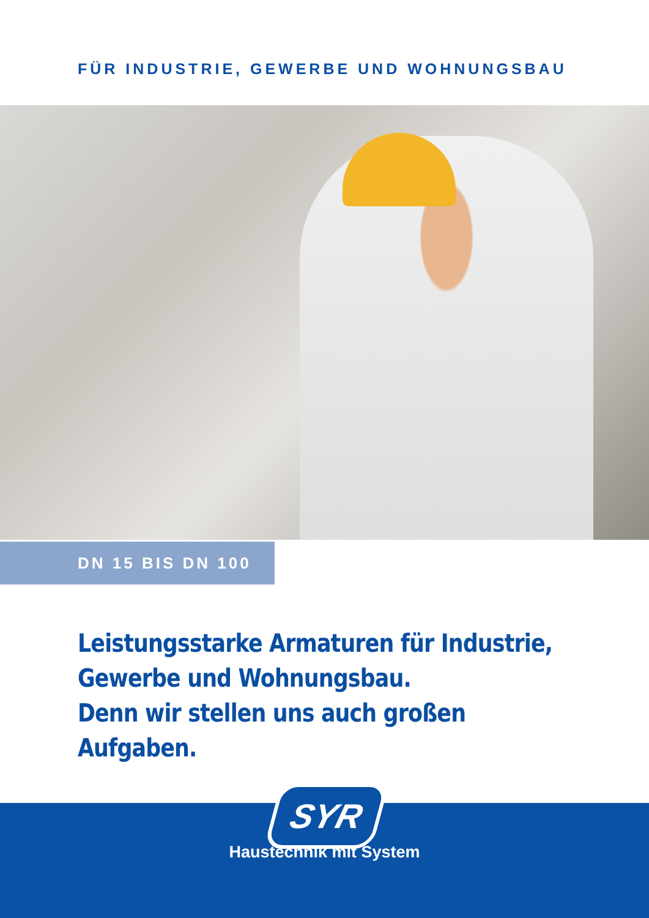FÜR INDUSTRIE, GEWERBE UND WOHNUNGSBAU
DN 15 BIS DN 100
Leistungsstarke Armaturen für Industrie,
Gewerbe und Wohnungsbau.
Denn wir stellen uns auch großen Aufgaben.
SYR
Haustechnik mit System